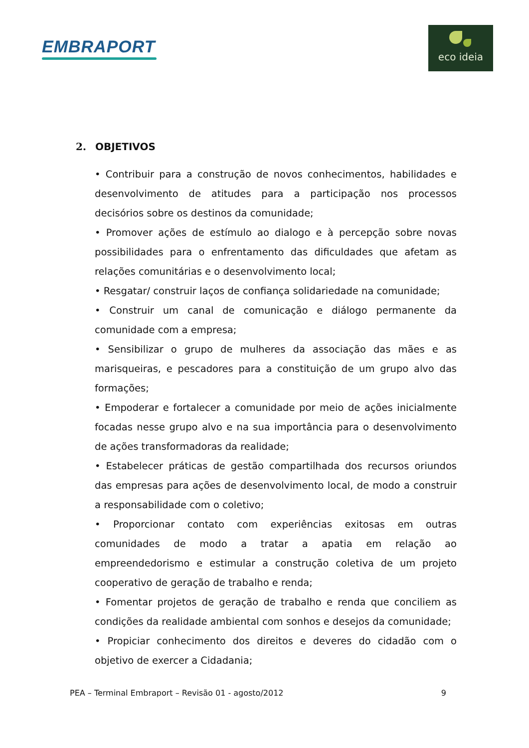EMBRAPORT
eco ideia
2. OBJETIVOS
• Contribuir para a construção de novos conhecimentos, habilidades e desenvolvimento de atitudes para a participação nos processos decisórios sobre os destinos da comunidade;
• Promover ações de estímulo ao dialogo e à percepção sobre novas possibilidades para o enfrentamento das dificuldades que afetam as relações comunitárias e o desenvolvimento local;
• Resgatar/ construir laços de confiança solidariedade na comunidade;
• Construir um canal de comunicação e diálogo permanente da comunidade com a empresa;
• Sensibilizar o grupo de mulheres da associação das mães e as marisqueiras, e pescadores para a constituição de um grupo alvo das formações;
• Empoderar e fortalecer a comunidade por meio de ações inicialmente focadas nesse grupo alvo e na sua importância para o desenvolvimento de ações transformadoras da realidade;
• Estabelecer práticas de gestão compartilhada dos recursos oriundos das empresas para ações de desenvolvimento local, de modo a construir a responsabilidade com o coletivo;
• Proporcionar contato com experiências exitosas em outras comunidades de modo a tratar a apatia em relação ao empreendedorismo e estimular a construção coletiva de um projeto cooperativo de geração de trabalho e renda;
• Fomentar projetos de geração de trabalho e renda que conciliem as condições da realidade ambiental com sonhos e desejos da comunidade;
• Propiciar conhecimento dos direitos e deveres do cidadão com o objetivo de exercer a Cidadania;
PEA – Terminal Embraport – Revisão 01 - agosto/2012 9